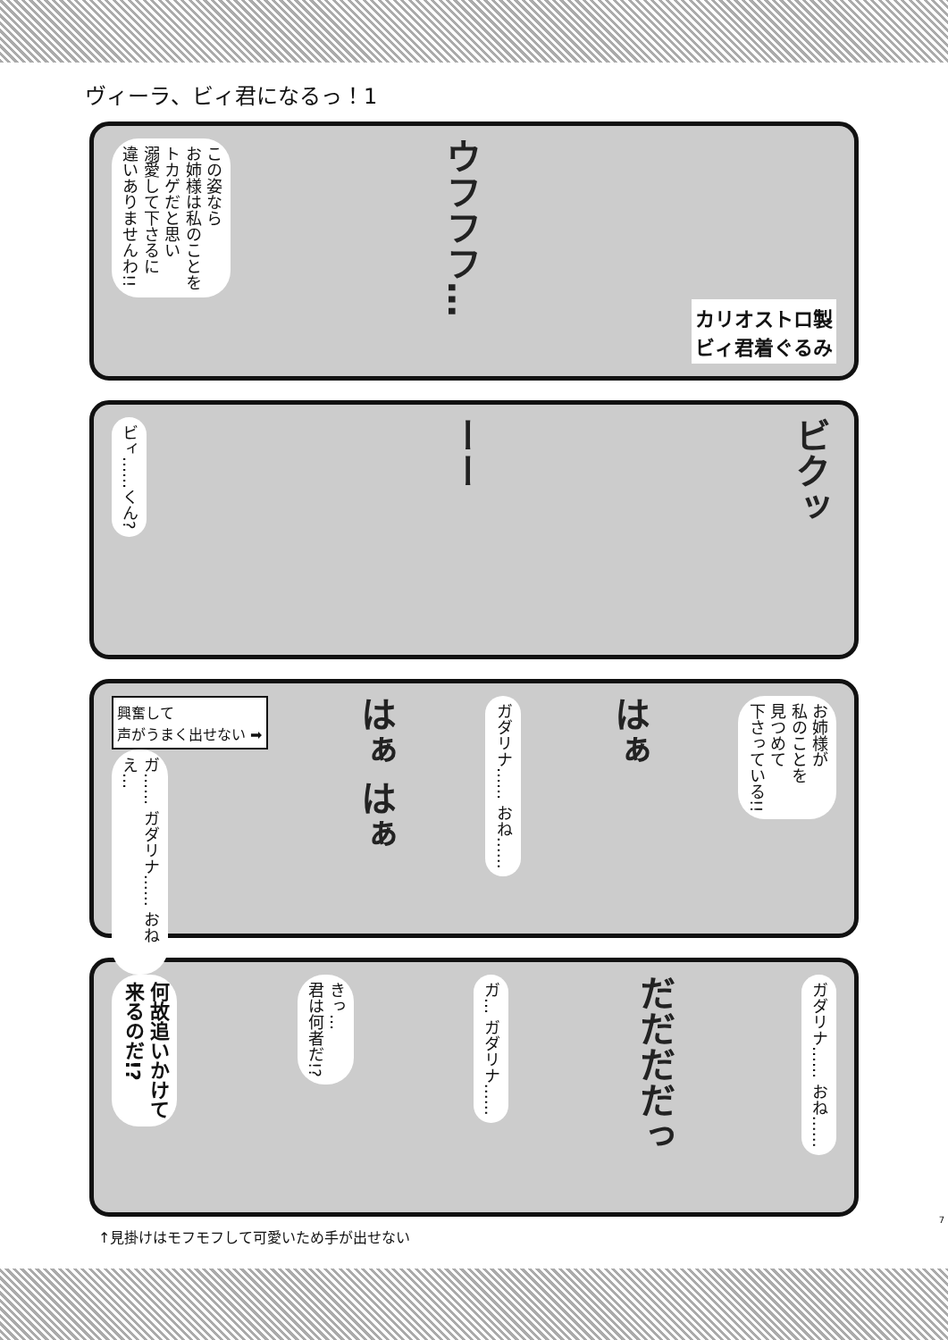ヴィーラ、ビィ君になるっ！1
この姿なら
お姉様は私のことを
トカゲだと思い
溺愛して下さるに
違いありませんわ!!
ウフフフ…
カリオストロ製
ビィ君着ぐるみ
ビィ……くん?
ーー
ビクッ
興奮して
声がうまく出せない ➡
ガ…… ガダリナ…… おねえ…
はぁ はぁ
ガダリナ…… おね……
はぁ
お姉様が
私のことを
見つめて
下さっている!!
何故追いかけて
来るのだ!?
きっ…
君は何者だ!?
ガ… ガダリナ……
だだだだっ
ガダリナ…… おね……
↑見掛けはモフモフして可愛いため手が出せない
7